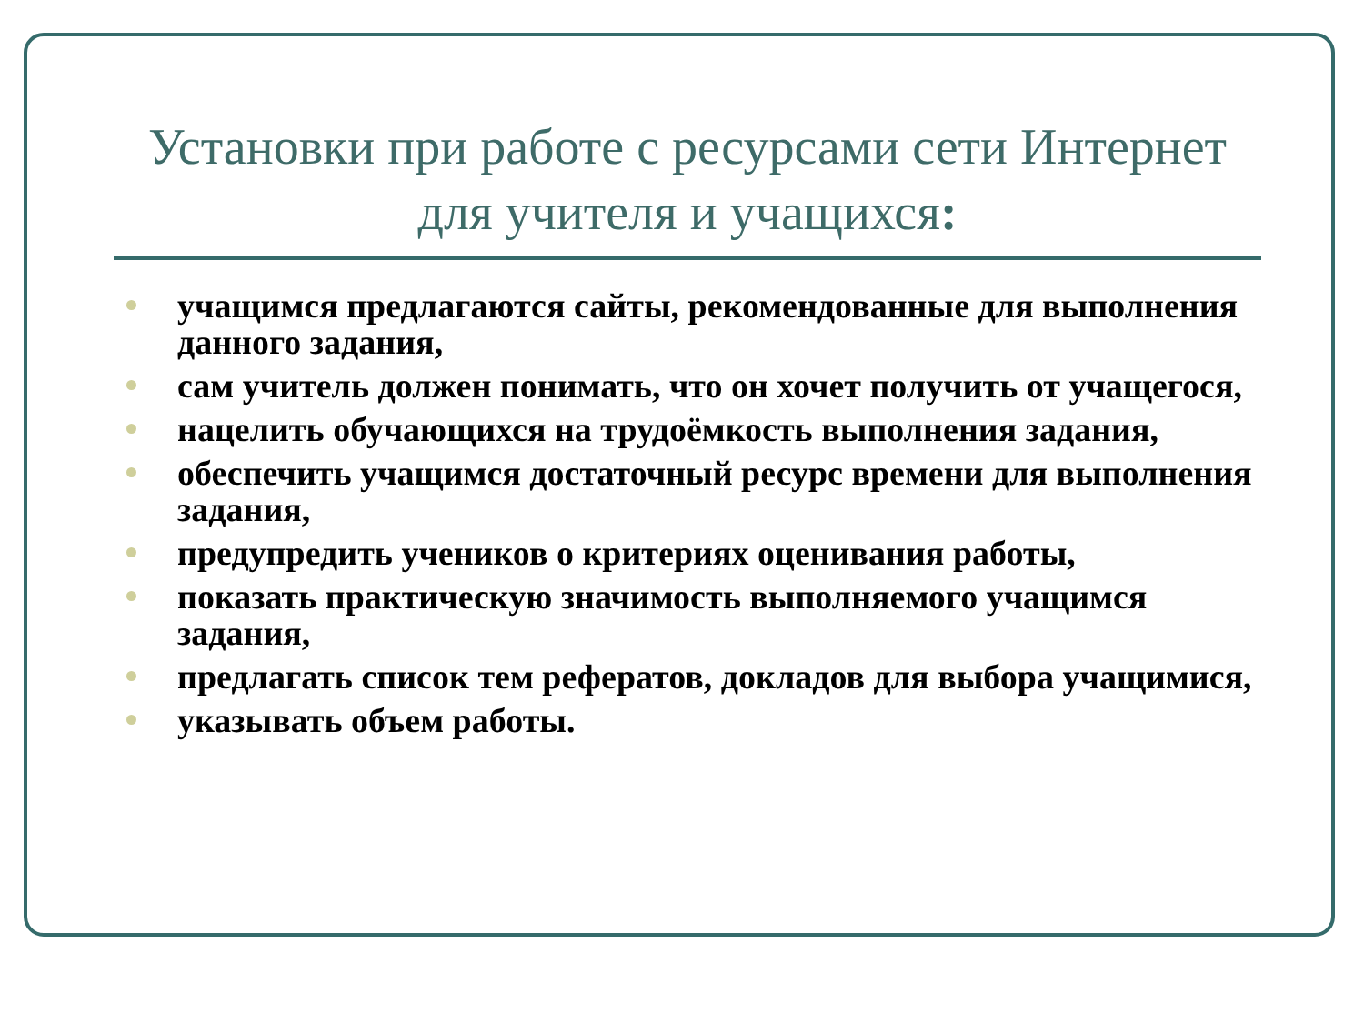Установки при работе с ресурсами сети Интернет для учителя и учащихся:
учащимся предлагаются сайты, рекомендованные для выполнения данного задания,
сам учитель должен понимать, что он хочет получить от учащегося,
нацелить обучающихся на трудоёмкость выполнения задания,
обеспечить учащимся достаточный ресурс времени для выполнения задания,
предупредить учеников о критериях оценивания работы,
показать практическую значимость выполняемого учащимся задания,
предлагать список тем рефератов, докладов для выбора учащимися,
указывать объем работы.